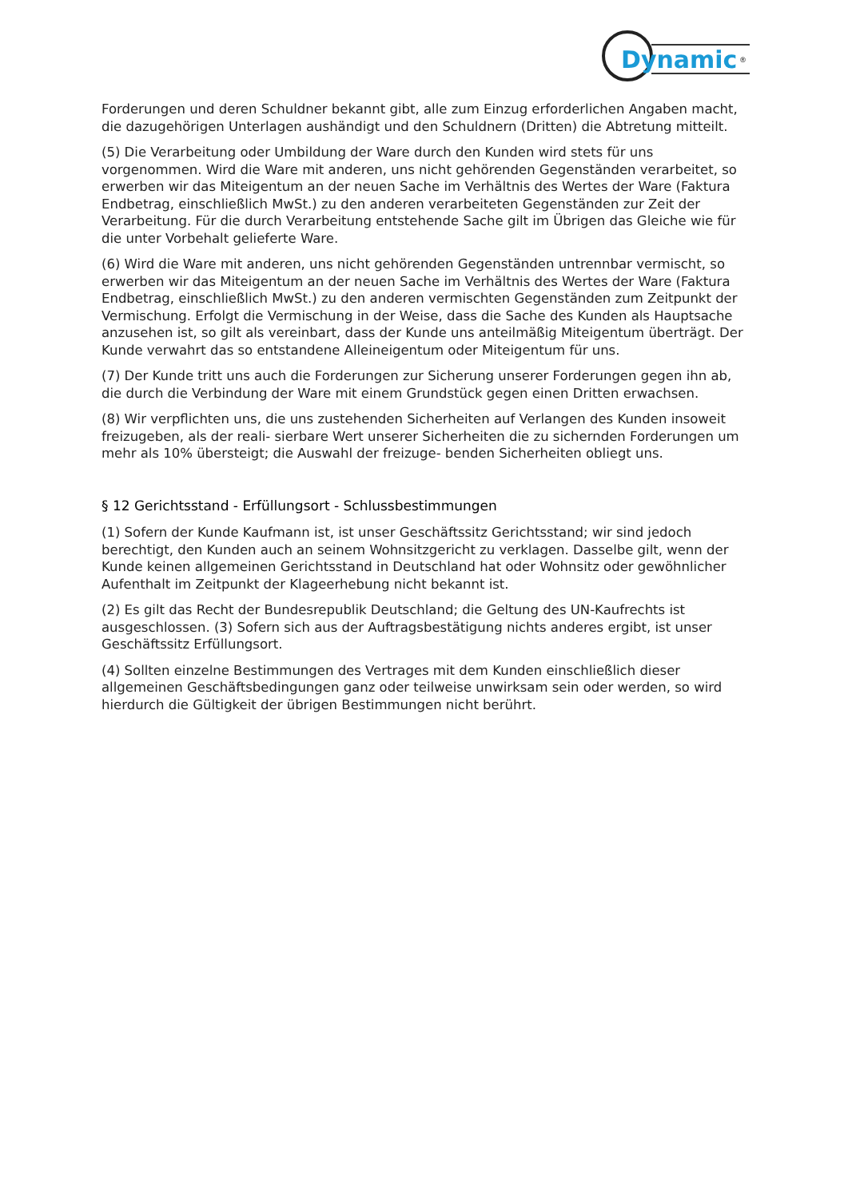Dynamic
®
Forderungen und deren Schuldner bekannt gibt, alle zum Einzug erforderlichen Angaben macht, die dazugehörigen Unterlagen aushändigt und den Schuldnern (Dritten) die Abtretung mitteilt.
(5) Die Verarbeitung oder Umbildung der Ware durch den Kunden wird stets für uns vorgenommen. Wird die Ware mit anderen, uns nicht gehörenden Gegenständen verarbeitet, so erwerben wir das Miteigentum an der neuen Sache im Verhältnis des Wertes der Ware (Faktura Endbetrag, einschließlich MwSt.) zu den anderen verarbeiteten Gegenständen zur Zeit der Verarbeitung. Für die durch Verarbeitung entstehende Sache gilt im Übrigen das Gleiche wie für die unter Vorbehalt gelieferte Ware.
(6) Wird die Ware mit anderen, uns nicht gehörenden Gegenständen untrennbar vermischt, so erwerben wir das Miteigentum an der neuen Sache im Verhältnis des Wertes der Ware (Faktura Endbetrag, einschließlich MwSt.) zu den anderen vermischten Gegenständen zum Zeitpunkt der Vermischung. Erfolgt die Vermischung in der Weise, dass die Sache des Kunden als Hauptsache anzusehen ist, so gilt als vereinbart, dass der Kunde uns anteilmäßig Miteigentum überträgt. Der Kunde verwahrt das so entstandene Alleineigentum oder Miteigentum für uns.
(7) Der Kunde tritt uns auch die Forderungen zur Sicherung unserer Forderungen gegen ihn ab, die durch die Verbindung der Ware mit einem Grundstück gegen einen Dritten erwachsen.
(8) Wir verpflichten uns, die uns zustehenden Sicherheiten auf Verlangen des Kunden insoweit freizugeben, als der reali- sierbare Wert unserer Sicherheiten die zu sichernden Forderungen um mehr als 10% übersteigt; die Auswahl der freizuge- benden Sicherheiten obliegt uns.
§ 12 Gerichtsstand - Erfüllungsort - Schlussbestimmungen
(1) Sofern der Kunde Kaufmann ist, ist unser Geschäftssitz Gerichtsstand; wir sind jedoch berechtigt, den Kunden auch an seinem Wohnsitzgericht zu verklagen. Dasselbe gilt, wenn der Kunde keinen allgemeinen Gerichtsstand in Deutschland hat oder Wohnsitz oder gewöhnlicher Aufenthalt im Zeitpunkt der Klageerhebung nicht bekannt ist.
(2) Es gilt das Recht der Bundesrepublik Deutschland; die Geltung des UN-Kaufrechts ist ausgeschlossen. (3) Sofern sich aus der Auftragsbestätigung nichts anderes ergibt, ist unser Geschäftssitz Erfüllungsort.
(4) Sollten einzelne Bestimmungen des Vertrages mit dem Kunden einschließlich dieser allgemeinen Geschäftsbedingungen ganz oder teilweise unwirksam sein oder werden, so wird hierdurch die Gültigkeit der übrigen Bestimmungen nicht berührt.